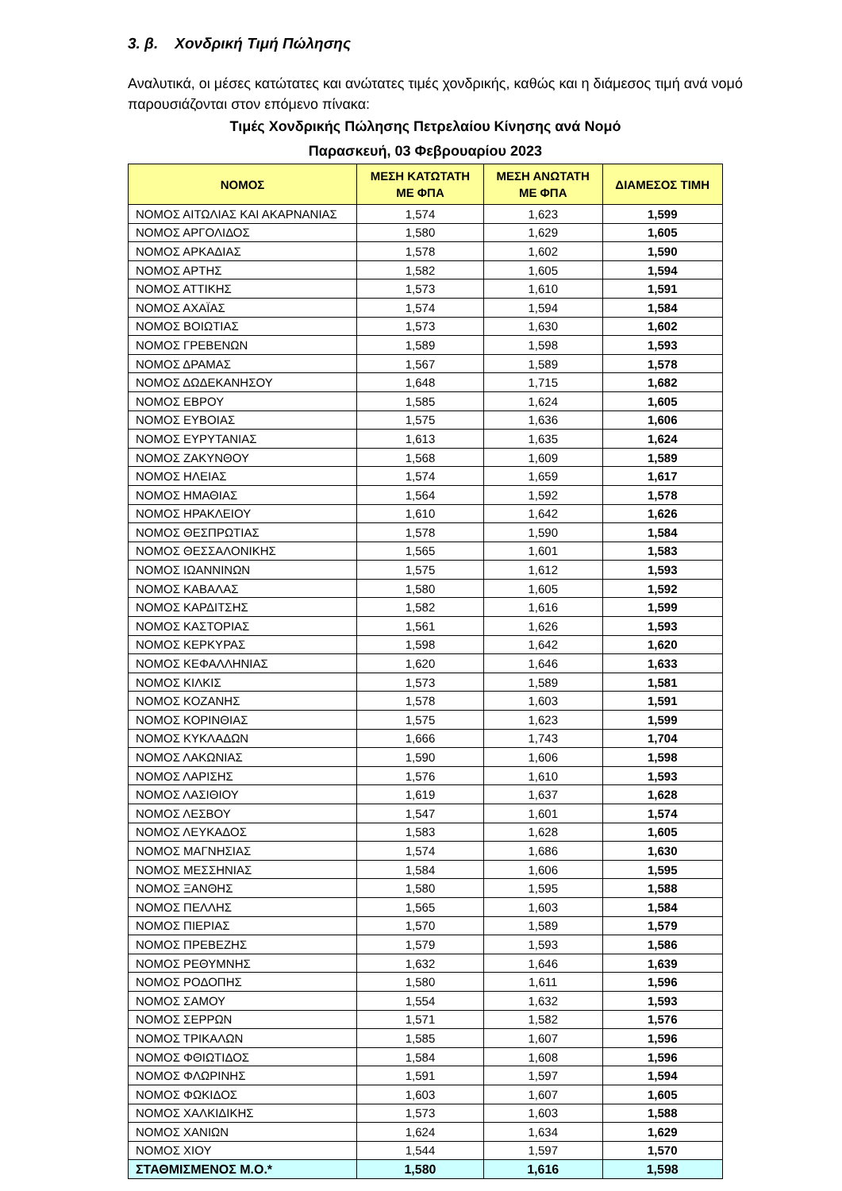3. β. Χονδρική Τιμή Πώλησης
Αναλυτικά, οι μέσες κατώτατες και ανώτατες τιμές χονδρικής, καθώς και η διάμεσος τιμή ανά νομό παρουσιάζονται στον επόμενο πίνακα:
Τιμές Χονδρικής Πώλησης Πετρελαίου Κίνησης ανά Νομό
Παρασκευή, 03 Φεβρουαρίου 2023
| ΝΟΜΟΣ | ΜΕΣΗ ΚΑΤΩΤΑΤΗ ΜΕ ΦΠΑ | ΜΕΣΗ ΑΝΩΤΑΤΗ ΜΕ ΦΠΑ | ΔΙΑΜΕΣΟΣ ΤΙΜΗ |
| --- | --- | --- | --- |
| ΝΟΜΟΣ ΑΙΤΩΛΙΑΣ ΚΑΙ ΑΚΑΡΝΑΝΙΑΣ | 1,574 | 1,623 | 1,599 |
| ΝΟΜΟΣ ΑΡΓΟΛΙΔΟΣ | 1,580 | 1,629 | 1,605 |
| ΝΟΜΟΣ ΑΡΚΑΔΙΑΣ | 1,578 | 1,602 | 1,590 |
| ΝΟΜΟΣ ΑΡΤΗΣ | 1,582 | 1,605 | 1,594 |
| ΝΟΜΟΣ ΑΤΤΙΚΗΣ | 1,573 | 1,610 | 1,591 |
| ΝΟΜΟΣ ΑΧΑΪΑΣ | 1,574 | 1,594 | 1,584 |
| ΝΟΜΟΣ ΒΟΙΩΤΙΑΣ | 1,573 | 1,630 | 1,602 |
| ΝΟΜΟΣ ΓΡΕΒΕΝΩΝ | 1,589 | 1,598 | 1,593 |
| ΝΟΜΟΣ ΔΡΑΜΑΣ | 1,567 | 1,589 | 1,578 |
| ΝΟΜΟΣ ΔΩΔΕΚΑΝΗΣΟΥ | 1,648 | 1,715 | 1,682 |
| ΝΟΜΟΣ ΕΒΡΟΥ | 1,585 | 1,624 | 1,605 |
| ΝΟΜΟΣ ΕΥΒΟΙΑΣ | 1,575 | 1,636 | 1,606 |
| ΝΟΜΟΣ ΕΥΡΥΤΑΝΙΑΣ | 1,613 | 1,635 | 1,624 |
| ΝΟΜΟΣ ΖΑΚΥΝΘΟΥ | 1,568 | 1,609 | 1,589 |
| ΝΟΜΟΣ ΗΛΕΙΑΣ | 1,574 | 1,659 | 1,617 |
| ΝΟΜΟΣ ΗΜΑΘΙΑΣ | 1,564 | 1,592 | 1,578 |
| ΝΟΜΟΣ ΗΡΑΚΛΕΙΟΥ | 1,610 | 1,642 | 1,626 |
| ΝΟΜΟΣ ΘΕΣΠΡΩΤΙΑΣ | 1,578 | 1,590 | 1,584 |
| ΝΟΜΟΣ ΘΕΣΣΑΛΟΝΙΚΗΣ | 1,565 | 1,601 | 1,583 |
| ΝΟΜΟΣ ΙΩΑΝΝΙΝΩΝ | 1,575 | 1,612 | 1,593 |
| ΝΟΜΟΣ ΚΑΒΑΛΑΣ | 1,580 | 1,605 | 1,592 |
| ΝΟΜΟΣ ΚΑΡΔΙΤΣΗΣ | 1,582 | 1,616 | 1,599 |
| ΝΟΜΟΣ ΚΑΣΤΟΡΙΑΣ | 1,561 | 1,626 | 1,593 |
| ΝΟΜΟΣ ΚΕΡΚΥΡΑΣ | 1,598 | 1,642 | 1,620 |
| ΝΟΜΟΣ ΚΕΦΑΛΛΗΝΙΑΣ | 1,620 | 1,646 | 1,633 |
| ΝΟΜΟΣ ΚΙΛΚΙΣ | 1,573 | 1,589 | 1,581 |
| ΝΟΜΟΣ ΚΟΖΑΝΗΣ | 1,578 | 1,603 | 1,591 |
| ΝΟΜΟΣ ΚΟΡΙΝΘΙΑΣ | 1,575 | 1,623 | 1,599 |
| ΝΟΜΟΣ ΚΥΚΛΑΔΩΝ | 1,666 | 1,743 | 1,704 |
| ΝΟΜΟΣ ΛΑΚΩΝΙΑΣ | 1,590 | 1,606 | 1,598 |
| ΝΟΜΟΣ ΛΑΡΙΣΗΣ | 1,576 | 1,610 | 1,593 |
| ΝΟΜΟΣ ΛΑΣΙΘΙΟΥ | 1,619 | 1,637 | 1,628 |
| ΝΟΜΟΣ ΛΕΣΒΟΥ | 1,547 | 1,601 | 1,574 |
| ΝΟΜΟΣ ΛΕΥΚΑΔΟΣ | 1,583 | 1,628 | 1,605 |
| ΝΟΜΟΣ ΜΑΓΝΗΣΙΑΣ | 1,574 | 1,686 | 1,630 |
| ΝΟΜΟΣ ΜΕΣΣΗΝΙΑΣ | 1,584 | 1,606 | 1,595 |
| ΝΟΜΟΣ ΞΑΝΘΗΣ | 1,580 | 1,595 | 1,588 |
| ΝΟΜΟΣ ΠΕΛΛΗΣ | 1,565 | 1,603 | 1,584 |
| ΝΟΜΟΣ ΠΙΕΡΙΑΣ | 1,570 | 1,589 | 1,579 |
| ΝΟΜΟΣ ΠΡΕΒΕΖΗΣ | 1,579 | 1,593 | 1,586 |
| ΝΟΜΟΣ ΡΕΘΥΜΝΗΣ | 1,632 | 1,646 | 1,639 |
| ΝΟΜΟΣ ΡΟΔΟΠΗΣ | 1,580 | 1,611 | 1,596 |
| ΝΟΜΟΣ ΣΑΜΟΥ | 1,554 | 1,632 | 1,593 |
| ΝΟΜΟΣ ΣΕΡΡΩΝ | 1,571 | 1,582 | 1,576 |
| ΝΟΜΟΣ ΤΡΙΚΑΛΩΝ | 1,585 | 1,607 | 1,596 |
| ΝΟΜΟΣ ΦΘΙΩΤΙΔΟΣ | 1,584 | 1,608 | 1,596 |
| ΝΟΜΟΣ ΦΛΩΡΙΝΗΣ | 1,591 | 1,597 | 1,594 |
| ΝΟΜΟΣ ΦΩΚΙΔΟΣ | 1,603 | 1,607 | 1,605 |
| ΝΟΜΟΣ ΧΑΛΚΙΔΙΚΗΣ | 1,573 | 1,603 | 1,588 |
| ΝΟΜΟΣ ΧΑΝΙΩΝ | 1,624 | 1,634 | 1,629 |
| ΝΟΜΟΣ ΧΙΟΥ | 1,544 | 1,597 | 1,570 |
| ΣΤΑΘΜΙΣΜΕΝΟΣ Μ.Ο.* | 1,580 | 1,616 | 1,598 |